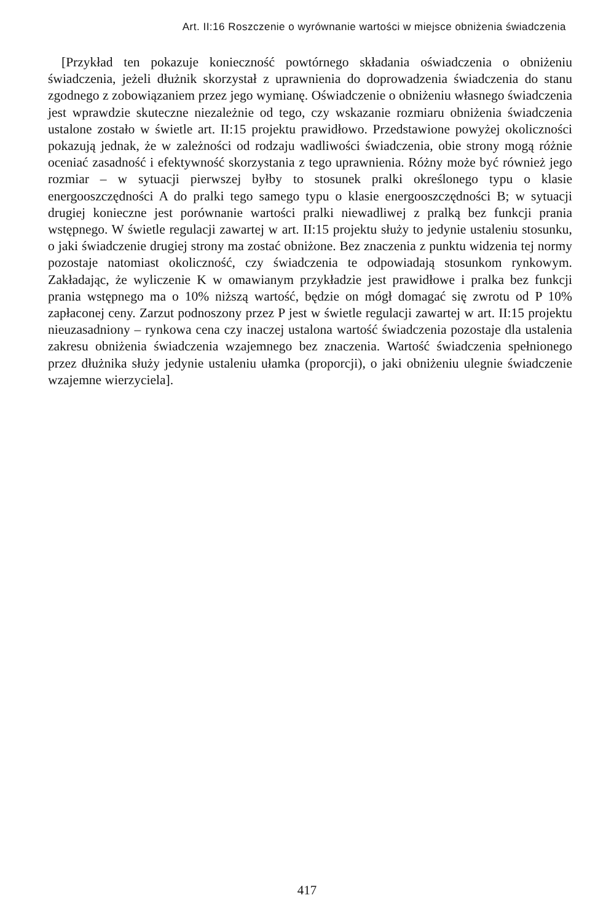Art. II:16 Roszczenie o wyrównanie wartości w miejsce obniżenia świadczenia
[Przykład ten pokazuje konieczność powtórnego składania oświadczenia o obniżeniu świadczenia, jeżeli dłużnik skorzystał z uprawnienia do doprowadzenia świadczenia do stanu zgodnego z zobowiązaniem przez jego wymianę. Oświadczenie o obniżeniu własnego świadczenia jest wprawdzie skuteczne niezależnie od tego, czy wskazanie rozmiaru obniżenia świadczenia ustalone zostało w świetle art. II:15 projektu prawidłowo. Przedstawione powyżej okoliczności pokazują jednak, że w zależności od rodzaju wadliwości świadczenia, obie strony mogą różnie oceniać zasadność i efektywność skorzystania z tego uprawnienia. Różny może być również jego rozmiar – w sytuacji pierwszej byłby to stosunek pralki określonego typu o klasie energooszczędności A do pralki tego samego typu o klasie energooszczędności B; w sytuacji drugiej konieczne jest porównanie wartości pralki niewadliwej z pralką bez funkcji prania wstępnego. W świetle regulacji zawartej w art. II:15 projektu służy to jedynie ustaleniu stosunku, o jaki świadczenie drugiej strony ma zostać obniżone. Bez znaczenia z punktu widzenia tej normy pozostaje natomiast okoliczność, czy świadczenia te odpowiadają stosunkom rynkowym. Zakładając, że wyliczenie K w omawianym przykładzie jest prawidłowe i pralka bez funkcji prania wstępnego ma o 10% niższą wartość, będzie on mógł domagać się zwrotu od P 10% zapłaconej ceny. Zarzut podnoszony przez P jest w świetle regulacji zawartej w art. II:15 projektu nieuzasadniony – rynkowa cena czy inaczej ustalona wartość świadczenia pozostaje dla ustalenia zakresu obniżenia świadczenia wzajemnego bez znaczenia. Wartość świadczenia spełnionego przez dłużnika służy jedynie ustaleniu ułamka (proporcji), o jaki obniżeniu ulegnie świadczenie wzajemne wierzyciela].
417